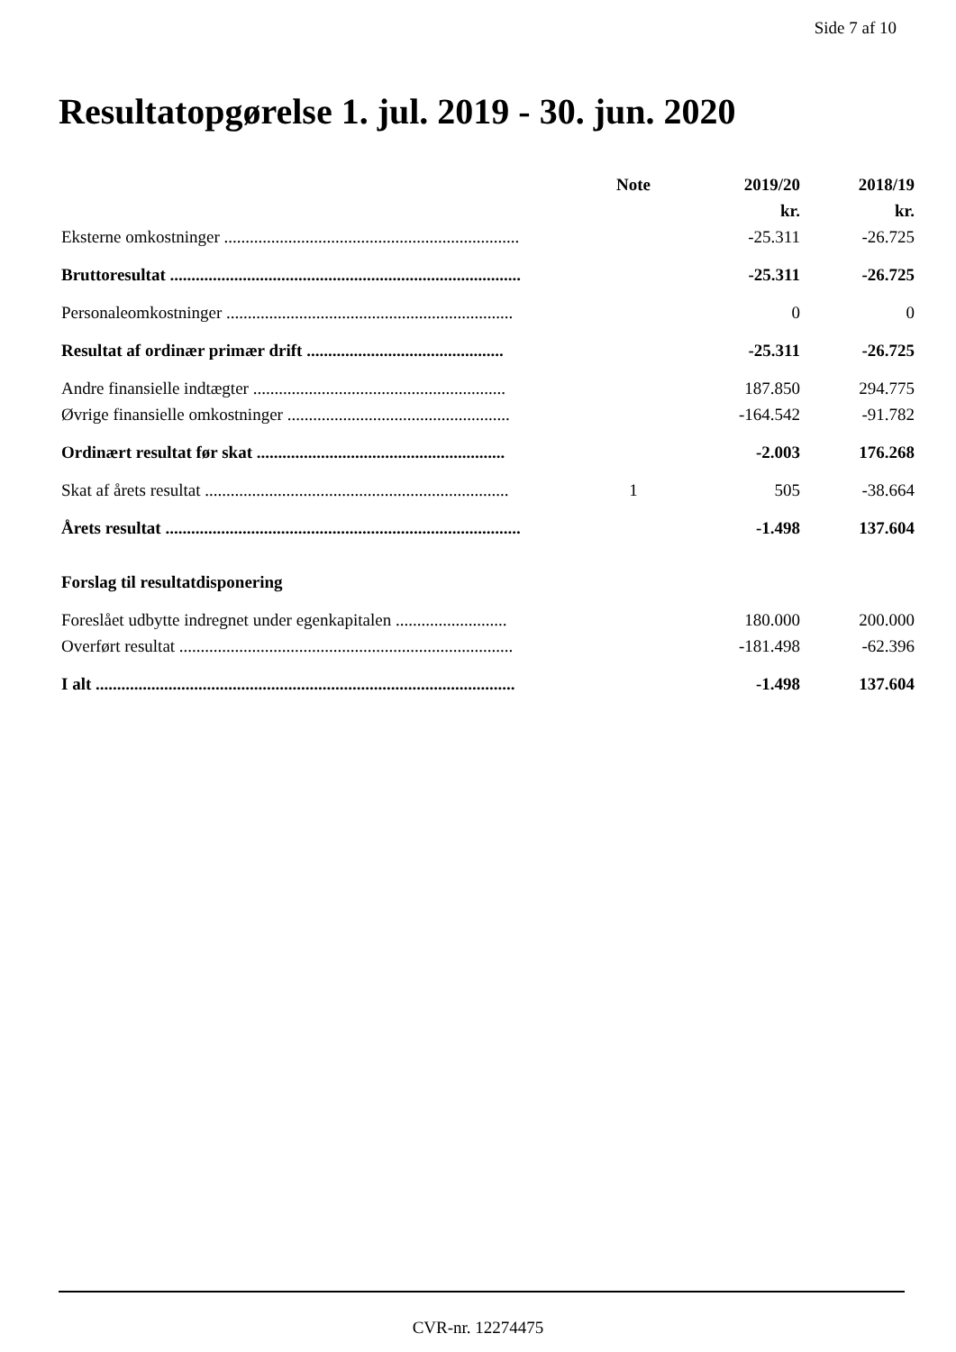Side 7 af 10
Resultatopgørelse 1. jul. 2019 - 30. jun. 2020
| | Note | 2019/20 | 2018/19 |
| --- | --- | --- | --- |
| | | kr. | kr. |
| Eksterne omkostninger ..................................................................... | | -25.311 | -26.725 |
| Bruttoresultat .................................................................................. | | -25.311 | -26.725 |
| Personaleomkostninger ................................................................... | | 0 | 0 |
| Resultat af ordinær primær drift .............................................. | | -25.311 | -26.725 |
| Andre finansielle indtægter ........................................................... | | 187.850 | 294.775 |
| Øvrige finansielle omkostninger .................................................... | | -164.542 | -91.782 |
| Ordinært resultat før skat .......................................................... | | -2.003 | 176.268 |
| Skat af årets resultat ....................................................................... | 1 | 505 | -38.664 |
| Årets resultat ................................................................................... | | -1.498 | 137.604 |
| Forslag til resultatdisponering | | | |
| Foreslået udbytte indregnet under egenkapitalen .......................... | | 180.000 | 200.000 |
| Overført resultat .............................................................................. | | -181.498 | -62.396 |
| I alt .................................................................................................. | | -1.498 | 137.604 |
CVR-nr. 12274475